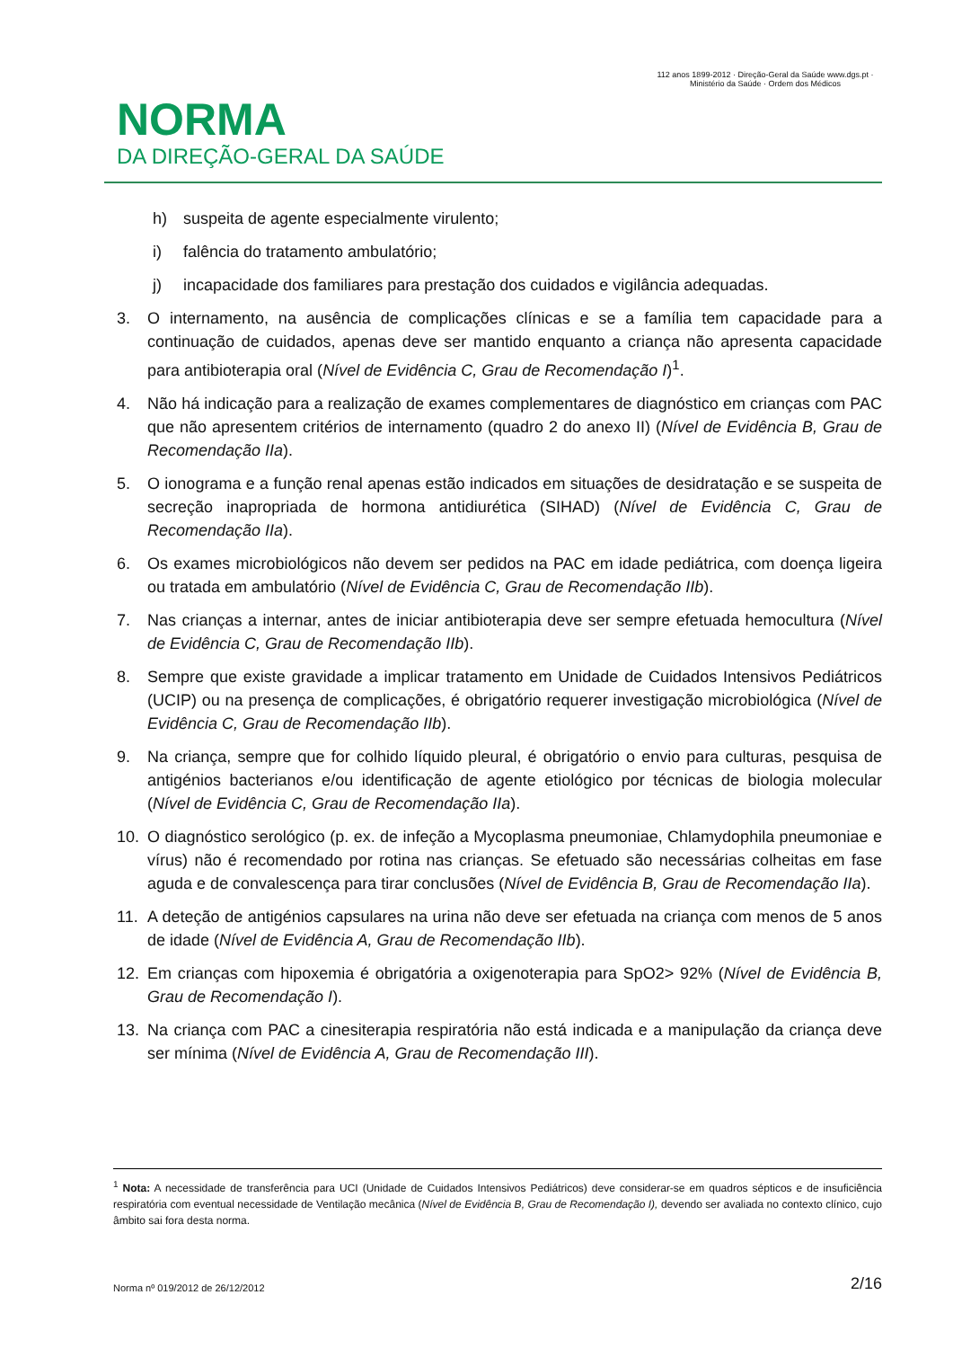NORMA
DA DIREÇÃO-GERAL DA SAÚDE
112 anos 1899-2012 · Direção-Geral da Saúde www.dgs.pt · Ministério da Saúde · Ordem dos Médicos
h) suspeita de agente especialmente virulento;
i) falência do tratamento ambulatório;
j) incapacidade dos familiares para prestação dos cuidados e vigilância adequadas.
3. O internamento, na ausência de complicações clínicas e se a família tem capacidade para a continuação de cuidados, apenas deve ser mantido enquanto a criança não apresenta capacidade para antibioterapia oral (Nível de Evidência C, Grau de Recomendação I)<sup>1</sup>.
4. Não há indicação para a realização de exames complementares de diagnóstico em crianças com PAC que não apresentem critérios de internamento (quadro 2 do anexo II) (Nível de Evidência B, Grau de Recomendação IIa).
5. O ionograma e a função renal apenas estão indicados em situações de desidratação e se suspeita de secreção inapropriada de hormona antidiurética (SIHAD) (Nível de Evidência C, Grau de Recomendação IIa).
6. Os exames microbiológicos não devem ser pedidos na PAC em idade pediátrica, com doença ligeira ou tratada em ambulatório (Nível de Evidência C, Grau de Recomendação IIb).
7. Nas crianças a internar, antes de iniciar antibioterapia deve ser sempre efetuada hemocultura (Nível de Evidência C, Grau de Recomendação IIb).
8. Sempre que existe gravidade a implicar tratamento em Unidade de Cuidados Intensivos Pediátricos (UCIP) ou na presença de complicações, é obrigatório requerer investigação microbiológica (Nível de Evidência C, Grau de Recomendação IIb).
9. Na criança, sempre que for colhido líquido pleural, é obrigatório o envio para culturas, pesquisa de antigénios bacterianos e/ou identificação de agente etiológico por técnicas de biologia molecular (Nível de Evidência C, Grau de Recomendação IIa).
10. O diagnóstico serológico (p. ex. de infeção a Mycoplasma pneumoniae, Chlamydophila pneumoniae e vírus) não é recomendado por rotina nas crianças. Se efetuado são necessárias colheitas em fase aguda e de convalescença para tirar conclusões (Nível de Evidência B, Grau de Recomendação IIa).
11. A deteção de antigénios capsulares na urina não deve ser efetuada na criança com menos de 5 anos de idade (Nível de Evidência A, Grau de Recomendação IIb).
12. Em crianças com hipoxemia é obrigatória a oxigenoterapia para SpO2> 92% (Nível de Evidência B, Grau de Recomendação I).
13. Na criança com PAC a cinesiterapia respiratória não está indicada e a manipulação da criança deve ser mínima (Nível de Evidência A, Grau de Recomendação III).
<sup>1</sup> Nota: A necessidade de transferência para UCI (Unidade de Cuidados Intensivos Pediátricos) deve considerar-se em quadros sépticos e de insuficiência respiratória com eventual necessidade de Ventilação mecânica (Nível de Evidência B, Grau de Recomendação I), devendo ser avaliada no contexto clínico, cujo âmbito sai fora desta norma.
Norma nº 019/2012 de 26/12/2012 2/16